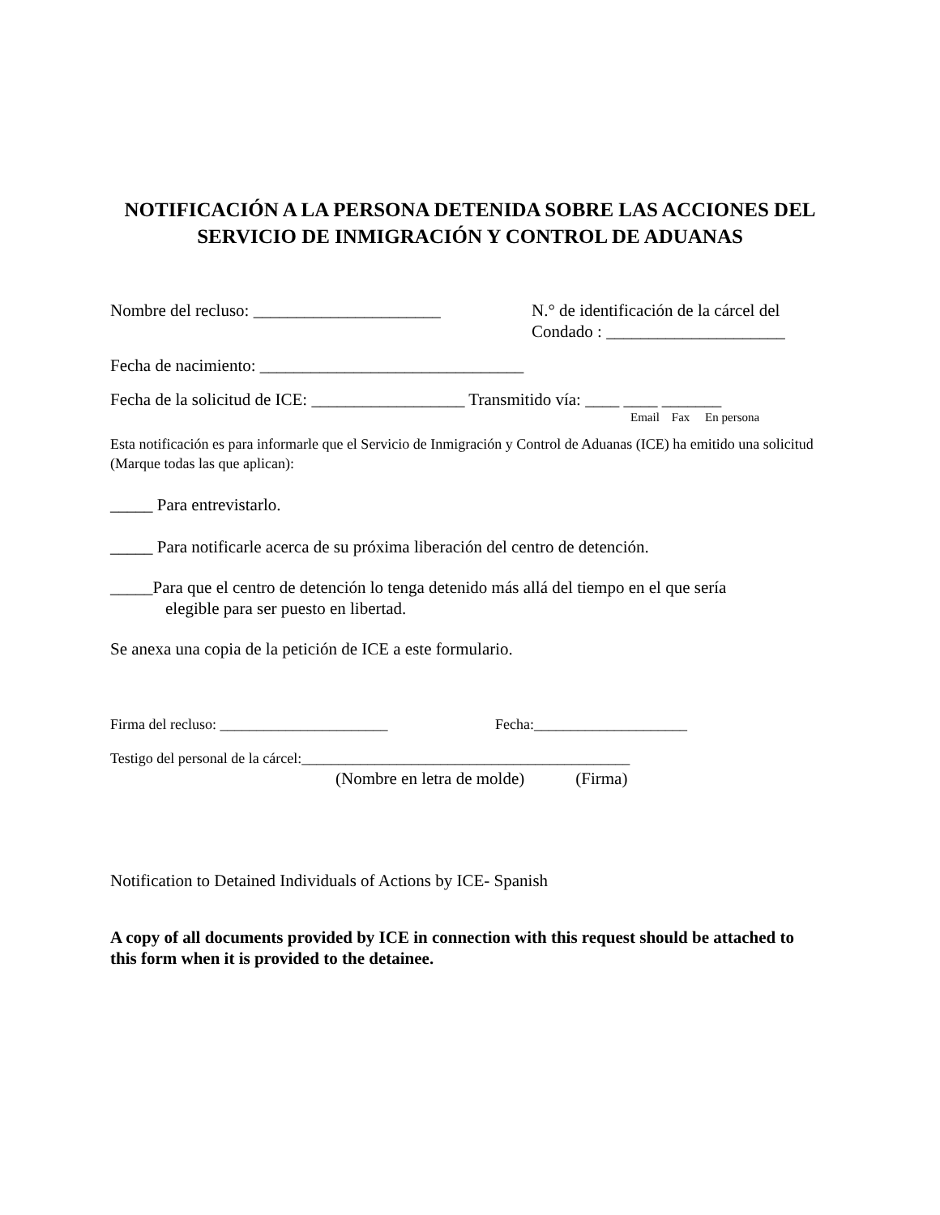NOTIFICACIÓN A LA PERSONA DETENIDA SOBRE LAS ACCIONES DEL SERVICIO DE INMIGRACIÓN Y CONTROL DE ADUANAS
Nombre del recluso: ______________________
N.° de identificación de la cárcel del
Condado : _____________________
Fecha de nacimiento: _______________________________
Fecha de la solicitud de ICE: __________________ Transmitido vía: ____ ____ _______
Email Fax En persona
Esta notificación es para informarle que el Servicio de Inmigración y Control de Aduanas (ICE) ha emitido una solicitud (Marque todas las que aplican):
_____ Para entrevistarlo.
_____ Para notificarle acerca de su próxima liberación del centro de detención.
_____Para que el centro de detención lo tenga detenido más allá del tiempo en el que sería
elegible para ser puesto en libertad.
Se anexa una copia de la petición de ICE a este formulario.
Firma del recluso: _______________________ Fecha:_____________________
Testigo del personal de la cárcel:_____________________________________________
(Nombre en letra de molde) (Firma)
Notification to Detained Individuals of Actions by ICE- Spanish
A copy of all documents provided by ICE in connection with this request should be attached to this form when it is provided to the detainee.